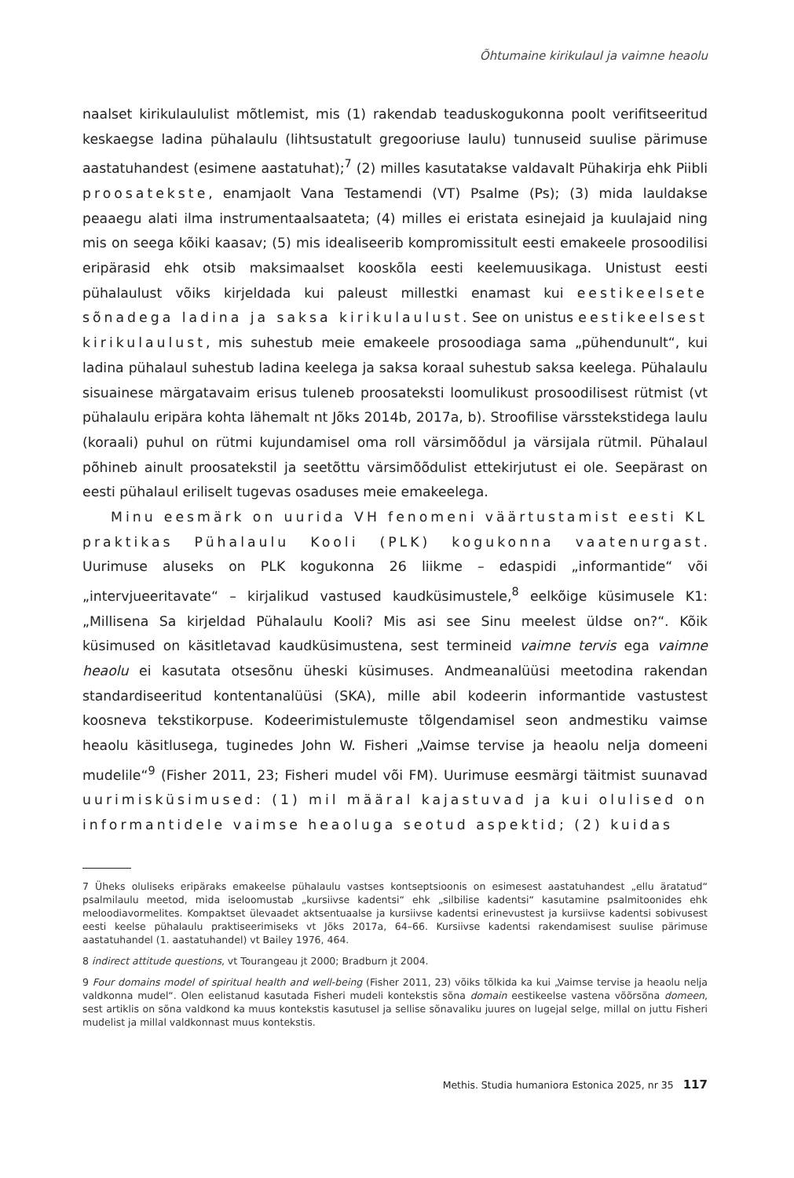Õhtumaine kirikulaul ja vaimne heaolu
naalset kirikulaululist mõtlemist, mis (1) rakendab teaduskogukonna poolt verifitseeritud keskaegse ladina pühalaulu (lihtsustatult gregooriuse laulu) tunnuseid suulise pärimuse aastatuhandest (esimene aastatuhat);<sup>7</sup> (2) milles kasutatakse valdavalt Pühakirja ehk Piibli proosatekste, enamjaolt Vana Testamendi (VT) Psalme (Ps); (3) mida lauldakse peaaegu alati ilma instrumentaalsaateta; (4) milles ei eristata esinejaid ja kuulajaid ning mis on seega kõiki kaasav; (5) mis idealiseerib kompromissitult eesti emakeele prosoodilisi eripärasid ehk otsib maksimaalset kooskõla eesti keelemuusikaga. Unistust eesti pühalaulust võiks kirjeldada kui paleust millestki enamast kui eestikeelsete sõnadega ladina ja saksa kirikulaulust. See on unistus eestikeelsest kirikulaulust, mis suhestub meie emakeele prosoodiaga sama „pühendunult“, kui ladina pühalaul suhestub ladina keelega ja saksa koraal suhestub saksa keelega. Pühalaulu sisuainese märgatavaim erisus tuleneb proosateksti loomulikust prosoodilisest rütmist (vt pühalaulu eripära kohta lähemalt nt Jõks 2014b, 2017a, b). Stroofilise värsstekstidega laulu (koraali) puhul on rütmi kujundamisel oma roll värsimõõdul ja värsijala rütmil. Pühalaul põhineb ainult proosatekstil ja seetõttu värsimõõdulist ettekirjutust ei ole. Seepärast on eesti pühalaul eriliselt tugevas osaduses meie emakeelega.
Minu eesmärk on uurida VH fenomeni väärtustamist eesti KL praktikas Pühalaulu Kooli (PLK) kogukonna vaatenurgast. Uurimuse aluseks on PLK kogukonna 26 liikme – edaspidi „informantide“ või „intervjueeritavate“ – kirjalikud vastused kaudküsimustele,<sup>8</sup> eelkõige küsimusele K1: „Millisena Sa kirjeldad Pühalaulu Kooli? Mis asi see Sinu meelest üldse on?“. Kõik küsimused on käsitletavad kaudküsimustena, sest termineid vaimne tervis ega vaimne heaolu ei kasutata otsesõnu üheski küsimuses. Andmeanalüüsi meetodina rakendan standardiseeritud kontentanalüüsi (SKA), mille abil kodeerin informantide vastustest koosneva tekstikorpuse. Kodeerimistulemuste tõlgendamisel seon andmestiku vaimse heaolu käsitlusega, tuginedes John W. Fisheri „Vaimse tervise ja heaolu nelja domeeni mudelile“<sup>9</sup> (Fisher 2011, 23; Fisheri mudel või FM). Uurimuse eesmärgi täitmist suunavad uurimisküsimused: (1) mil määral kajastuvad ja kui olulised on informantidele vaimse heaoluga seotud aspektid; (2) kuidas
7 Üheks oluliseks eripäraks emakeelse pühalaulu vastses kontseptsioonis on esimesest aastatuhandest „ellu äratatud“ psalmilaulu meetod, mida iseloomustab „kursiivse kadentsi“ ehk „silbilise kadentsi“ kasutamine psalmitoonides ehk meloodiavormelites. Kompaktset ülevaadet aktsentuaalse ja kursiivse kadentsi erinevustest ja kursiivse kadentsi sobivusest eesti keelse pühalaulu praktiseerimiseks vt Jõks 2017a, 64–66. Kursiivse kadentsi rakendamisest suulise pärimuse aastatuhandel (1. aastatuhandel) vt Bailey 1976, 464.
8 indirect attitude questions, vt Tourangeau jt 2000; Bradburn jt 2004.
9 Four domains model of spiritual health and well-being (Fisher 2011, 23) võiks tõlkida ka kui „Vaimse tervise ja heaolu nelja valdkonna mudel“. Olen eelistanud kasutada Fisheri mudeli kontekstis sõna domain eestikeelse vastena võõrsõna domeen, sest artiklis on sõna valdkond ka muus kontekstis kasutusel ja sellise sõnavaliku juures on lugejal selge, millal on juttu Fisheri mudelist ja millal valdkonnast muus kontekstis.
Methis. Studia humaniora Estonica 2025, nr 35 117